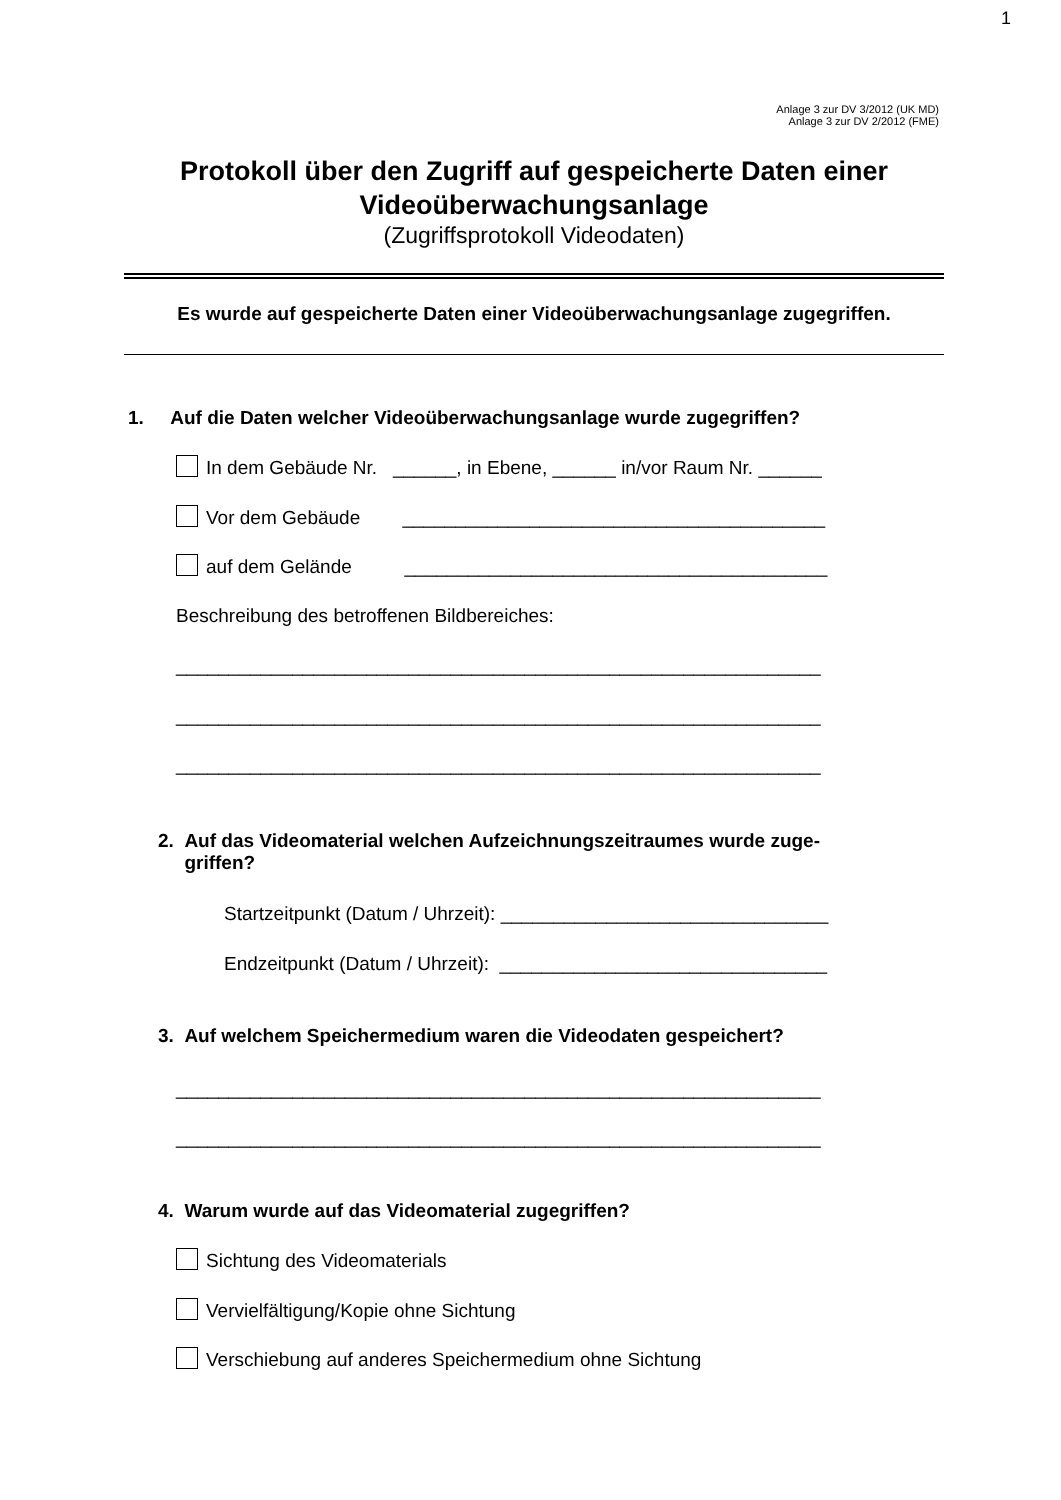1
Anlage 3 zur DV 3/2012 (UK MD)
Anlage 3 zur DV 2/2012 (FME)
Protokoll über den Zugriff auf gespeicherte Daten einer Videoüberwachungsanlage
(Zugriffsprotokoll Videodaten)
Es wurde auf gespeicherte Daten einer Videoüberwachungsanlage zugegriffen.
1. Auf die Daten welcher Videoüberwachungsanlage wurde zugegriffen?
In dem Gebäude Nr. ______, in Ebene, ______ in/vor Raum Nr. ______
Vor dem Gebäude ________________________________________
auf dem Gelände ________________________________________
Beschreibung des betroffenen Bildbereiches:
_____________________________________________________________
_____________________________________________________________
_____________________________________________________________
2. Auf das Videomaterial welchen Aufzeichnungszeitraumes wurde zuge-
griffen?
Startzeitpunkt (Datum / Uhrzeit): _______________________________
Endzeitpunkt (Datum / Uhrzeit): _______________________________
3. Auf welchem Speichermedium waren die Videodaten gespeichert?
_____________________________________________________________
_____________________________________________________________
4. Warum wurde auf das Videomaterial zugegriffen?
Sichtung des Videomaterials
Vervielfältigung/Kopie ohne Sichtung
Verschiebung auf anderes Speichermedium ohne Sichtung